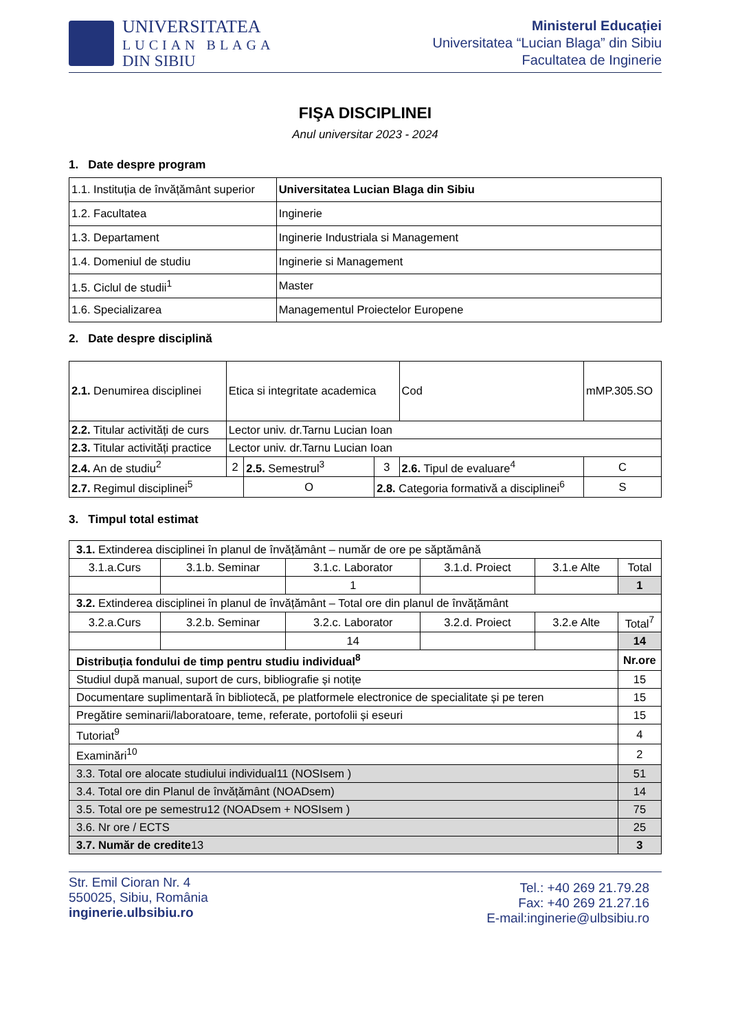UNIVERSITATEA
LUCIAN BLAGA
DIN SIBIU
Ministerul Educației
Universitatea “Lucian Blaga” din Sibiu
Facultatea de Inginerie
FIŞA DISCIPLINEI
Anul universitar 2023 - 2024
1. Date despre program
| 1.1. Instituția de învățământ superior | Universitatea Lucian Blaga din Sibiu |
| 1.2. Facultatea | Inginerie |
| 1.3. Departament | Inginerie Industriala si Management |
| 1.4. Domeniul de studiu | Inginerie si Management |
| 1.5. Ciclul de studii<sup>1</sup> | Master |
| 1.6. Specializarea | Managementul Proiectelor Europene |
2. Date despre disciplină
| 2.1. Denumirea disciplinei | Etica si integritate academica | | | | Cod | mMP.305.SO | |
| 2.2. Titular activități de curs | Lector univ. dr.Tarnu Lucian Ioan | | | | | | |
| 2.3. Titular activități practice | Lector univ. dr.Tarnu Lucian Ioan | | | | | | |
| 2.4. An de studiu<sup>2</sup> | 2 | 2.5. Semestrul<sup>3</sup> | | 3 | 2.6. Tipul de evaluare<sup>4</sup> | | C |
| 2.7. Regimul disciplinei<sup>5</sup> | | O | 2.8. Categoria formativă a disciplinei<sup>6</sup> | | | | S |
3. Timpul total estimat
| 3.1. Extinderea disciplinei în planul de învățământ – număr de ore pe săptămână | | | | | | |
| 3.1.a.Curs | 3.1.b. Seminar | 3.1.c. Laborator | 3.1.d. Proiect | 3.1.e Alte | Total | |
| | | 1 | | | 1 | |
| 3.2. Extinderea disciplinei în planul de învățământ – Total ore din planul de învățământ | | | | | | |
| 3.2.a.Curs | 3.2.b. Seminar | 3.2.c. Laborator | 3.2.d. Proiect | 3.2.e Alte | Total<sup>7</sup> | |
| | | 14 | | | 14 | |
| Distribuția fondului de timp pentru studiu individual<sup>8</sup> | | | | | | Nr.ore |
| Studiul după manual, suport de curs, bibliografie și notițe | | | | | | 15 |
| Documentare suplimentară în bibliotecă, pe platformele electronice de specialitate și pe teren | | | | | | 15 |
| Pregătire seminarii/laboratoare, teme, referate, portofolii și eseuri | | | | | | 15 |
| Tutoriat<sup>9</sup> | | | | | | 4 |
| Examinări<sup>10</sup> | | | | | | 2 |
| 3.3. Total ore alocate studiului individual11 (NOSIsem ) | | | | | | 51 |
| 3.4. Total ore din Planul de învățământ (NOADsem) | | | | | | 14 |
| 3.5. Total ore pe semestru12 (NOADsem + NOSIsem ) | | | | | | 75 |
| 3.6. Nr ore / ECTS | | | | | | 25 |
| 3.7. Număr de credite 13 | | | | | | 3 |
Str. Emil Cioran Nr. 4
550025, Sibiu, România
inginerie.ulbsibiu.ro
Tel.: +40 269 21.79.28
Fax: +40 269 21.27.16
E-mail:inginerie@ulbsibiu.ro